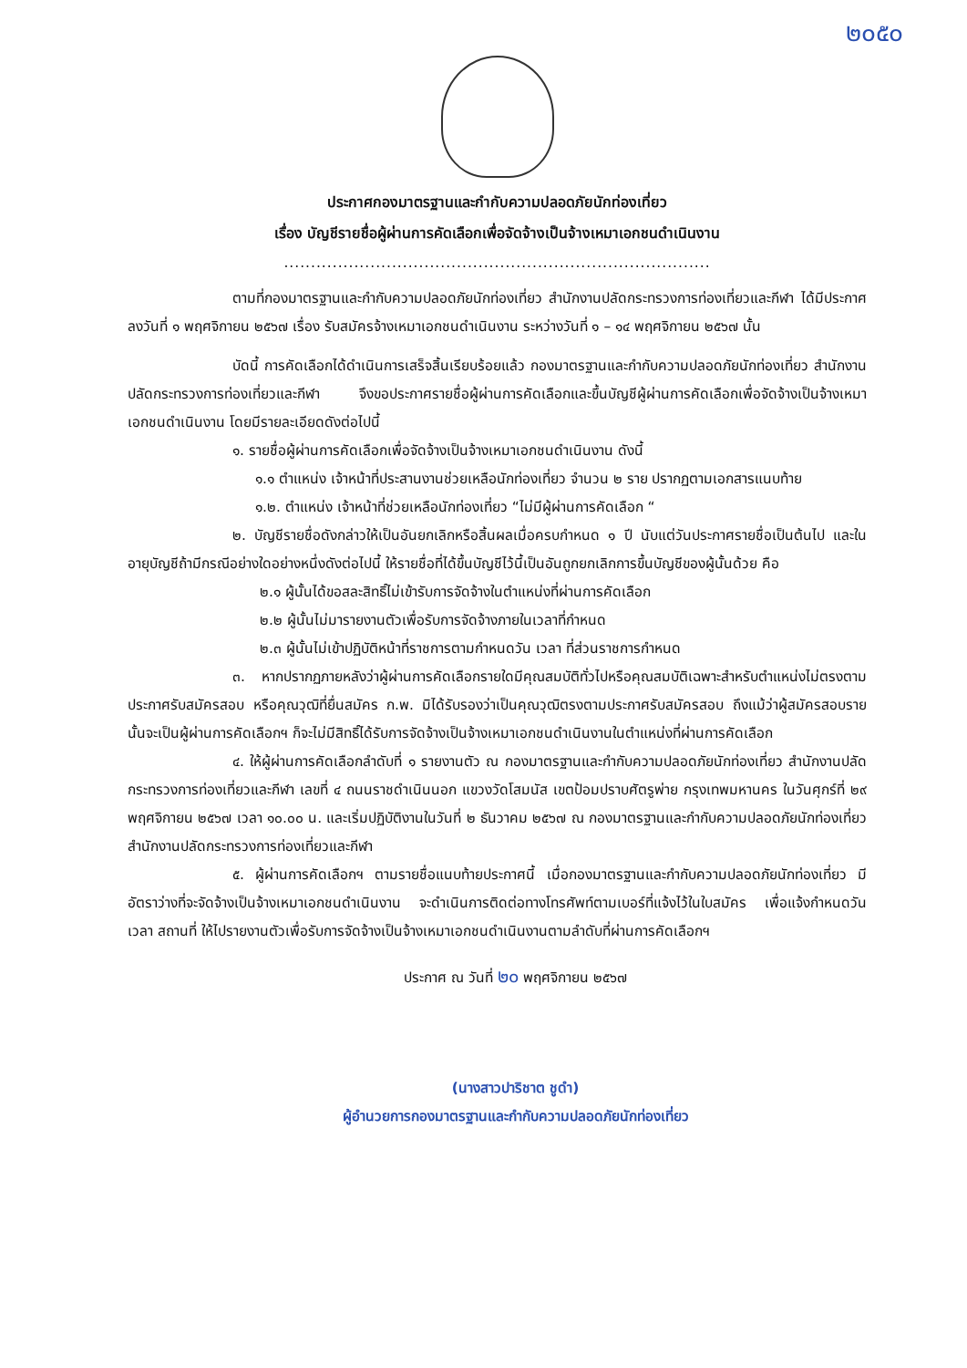๒๐๕๐
ประกาศกองมาตรฐานและกำกับความปลอดภัยนักท่องเที่ยว
เรื่อง บัญชีรายชื่อผู้ผ่านการคัดเลือกเพื่อจัดจ้างเป็นจ้างเหมาเอกชนดำเนินงาน
...............................................................................
ตามที่กองมาตรฐานและกำกับความปลอดภัยนักท่องเที่ยว สำนักงานปลัดกระทรวงการท่องเที่ยวและกีฬา ได้มีประกาศ ลงวันที่ ๑ พฤศจิกายน ๒๕๖๗ เรื่อง รับสมัครจ้างเหมาเอกชนดำเนินงาน ระหว่างวันที่ ๑ – ๑๔ พฤศจิกายน ๒๕๖๗ นั้น
บัดนี้ การคัดเลือกได้ดำเนินการเสร็จสิ้นเรียบร้อยแล้ว กองมาตรฐานและกำกับความปลอดภัยนักท่องเที่ยว สำนักงานปลัดกระทรวงการท่องเที่ยวและกีฬา จึงขอประกาศรายชื่อผู้ผ่านการคัดเลือกและขึ้นบัญชีผู้ผ่านการคัดเลือกเพื่อจัดจ้างเป็นจ้างเหมาเอกชนดำเนินงาน โดยมีรายละเอียดดังต่อไปนี้
๑. รายชื่อผู้ผ่านการคัดเลือกเพื่อจัดจ้างเป็นจ้างเหมาเอกชนดำเนินงาน ดังนี้
๑.๑ ตำแหน่ง เจ้าหน้าที่ประสานงานช่วยเหลือนักท่องเที่ยว จำนวน ๒ ราย ปรากฏตามเอกสารแนบท้าย
๑.๒. ตำแหน่ง เจ้าหน้าที่ช่วยเหลือนักท่องเที่ยว “ไม่มีผู้ผ่านการคัดเลือก “
๒. บัญชีรายชื่อดังกล่าวให้เป็นอันยกเลิกหรือสิ้นผลเมื่อครบกำหนด ๑ ปี นับแต่วันประกาศรายชื่อเป็นต้นไป และในอายุบัญชีถ้ามีกรณีอย่างใดอย่างหนึ่งดังต่อไปนี้ ให้รายชื่อที่ได้ขึ้นบัญชีไว้นี้เป็นอันถูกยกเลิกการขึ้นบัญชีของผู้นั้นด้วย คือ
๒.๑ ผู้นั้นได้ขอสละสิทธิ์ไม่เข้ารับการจัดจ้างในตำแหน่งที่ผ่านการคัดเลือก
๒.๒ ผู้นั้นไม่มารายงานตัวเพื่อรับการจัดจ้างภายในเวลาที่กำหนด
๒.๓ ผู้นั้นไม่เข้าปฏิบัติหน้าที่ราชการตามกำหนดวัน เวลา ที่ส่วนราชการกำหนด
๓. หากปรากฏภายหลังว่าผู้ผ่านการคัดเลือกรายใดมีคุณสมบัติทั่วไปหรือคุณสมบัติเฉพาะสำหรับตำแหน่งไม่ตรงตามประกาศรับสมัครสอบ หรือคุณวุฒิที่ยื่นสมัคร ก.พ. มิได้รับรองว่าเป็นคุณวุฒิตรงตามประกาศรับสมัครสอบ ถึงแม้ว่าผู้สมัครสอบรายนั้นจะเป็นผู้ผ่านการคัดเลือกฯ ก็จะไม่มีสิทธิ์ได้รับการจัดจ้างเป็นจ้างเหมาเอกชนดำเนินงานในตำแหน่งที่ผ่านการคัดเลือก
๔. ให้ผู้ผ่านการคัดเลือกลำดับที่ ๑ รายงานตัว ณ กองมาตรฐานและกำกับความปลอดภัยนักท่องเที่ยว สำนักงานปลัดกระทรวงการท่องเที่ยวและกีฬา เลขที่ ๔ ถนนราชดำเนินนอก แขวงวัดโสมนัส เขตป้อมปราบศัตรูพ่าย กรุงเทพมหานคร ในวันศุกร์ที่ ๒๙ พฤศจิกายน ๒๕๖๗ เวลา ๑๐.๐๐ น. และเริ่มปฏิบัติงานในวันที่ ๒ ธันวาคม ๒๕๖๗ ณ กองมาตรฐานและกำกับความปลอดภัยนักท่องเที่ยว สำนักงานปลัดกระทรวงการท่องเที่ยวและกีฬา
๕. ผู้ผ่านการคัดเลือกฯ ตามรายชื่อแนบท้ายประกาศนี้ เมื่อกองมาตรฐานและกำกับความปลอดภัยนักท่องเที่ยว มีอัตราว่างที่จะจัดจ้างเป็นจ้างเหมาเอกชนดำเนินงาน จะดำเนินการติดต่อทางโทรศัพท์ตามเบอร์ที่แจ้งไว้ในใบสมัคร เพื่อแจ้งกำหนดวัน เวลา สถานที่ ให้ไปรายงานตัวเพื่อรับการจัดจ้างเป็นจ้างเหมาเอกชนดำเนินงานตามลำดับที่ผ่านการคัดเลือกฯ
ประกาศ ณ วันที่ ๒๐ พฤศจิกายน ๒๕๖๗
(นางสาวปาริชาต ชูดำ)
ผู้อำนวยการกองมาตรฐานและกำกับความปลอดภัยนักท่องเที่ยว